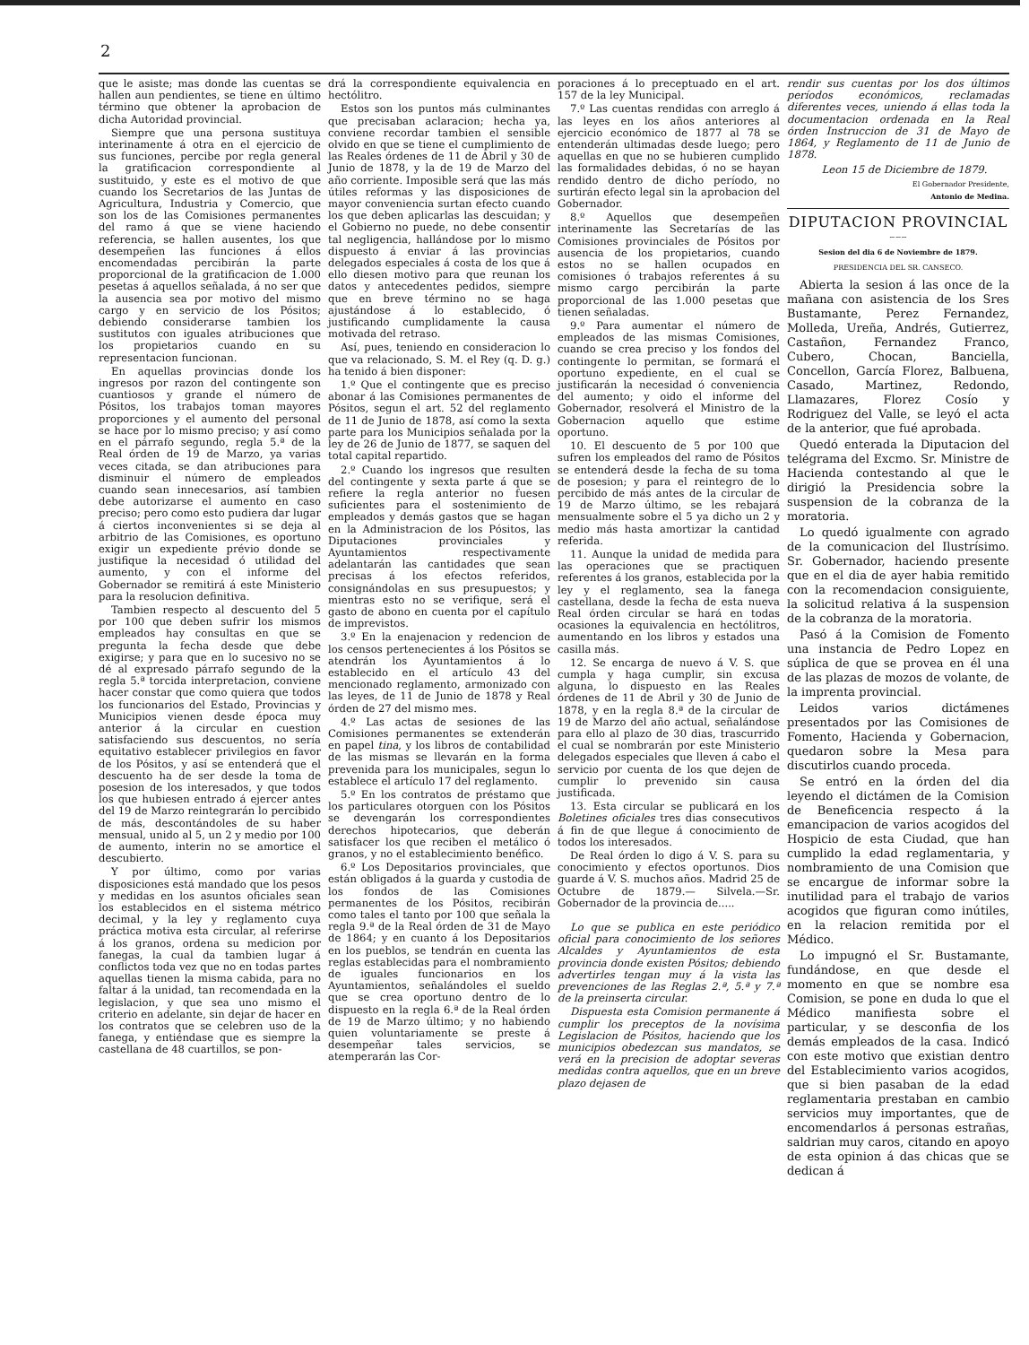2
que le asiste; mas donde las cuentas se hallen aun pendientes, se tiene en último término que obtener la aprobacion de dicha Autoridad provincial.
Siempre que una persona sustituya interinamente á otra en el ejercicio de sus funciones, percibe por regla general la gratificacion correspondiente al sustituido, y este es el motivo de que cuando los Secretarios de las Juntas de Agricultura, Industria y Comercio, que son los de las Comisiones permanentes del ramo á que se viene haciendo referencia, se hallen ausentes, los que desempeñen las funciones á ellos encomendadas percibirán la parte proporcional de la gratificacion de 1.000 pesetas á aquellos señalada, á no ser que la ausencia sea por motivo del mismo cargo y en servicio de los Pósitos; debiendo considerarse tambien los sustitutos con iguales atribuciones que los propietarios cuando en su representacion funcionan.
En aquellas provincias donde los ingresos por razon del contingente son cuantiosos y grande el número de Pósitos, los trabajos toman mayores proporciones y el aumento del personal se hace por lo mismo preciso; y así como en el párrafo segundo, regla 5.ª de la Real órden de 19 de Marzo, ya varias veces citada, se dan atribuciones para disminuir el número de empleados cuando sean innecesarios, así tambien debe autorizarse el aumento en caso preciso; pero como esto pudiera dar lugar á ciertos inconvenientes si se deja al arbitrio de las Comisiones, es oportuno exigir un expediente prévio donde se justifique la necesidad ó utilidad del aumento, y con el informe del Gobernador se remitirá á este Ministerio para la resolucion definitiva.
Tambien respecto al descuento del 5 por 100 que deben sufrir los mismos empleados hay consultas en que se pregunta la fecha desde que debe exigirse; y para que en lo sucesivo no se dé al expresado párrafo segundo de la regla 5.ª torcida interpretacion, conviene hacer constar que como quiera que todos los funcionarios del Estado, Provincias y Municipios vienen desde época muy anterior á la circular en cuestion satisfaciendo sus descuentos, no sería equitativo establecer privilegios en favor de los Pósitos, y así se entenderá que el descuento ha de ser desde la toma de posesion de los interesados, y que todos los que hubiesen entrado á ejercer antes del 19 de Marzo reintegrarán lo percibido de más, descontándoles de su haber mensual, unido al 5, un 2 y medio por 100 de aumento, interin no se amortice el descubierto.
Y por último, como por varias disposiciones está mandado que los pesos y medidas en los asuntos oficiales sean los establecidos en el sistema métrico decimal, y la ley y reglamento cuya práctica motiva esta circular, al referirse á los granos, ordena su medicion por fanegas, la cual da tambien lugar á conflictos toda vez que no en todas partes aquellas tienen la misma cabida, para no faltar á la unidad, tan recomendada en la legislacion, y que sea uno mismo el criterio en adelante, sin dejar de hacer en los contratos que se celebren uso de la fanega, y entiéndase que es siempre la castellana de 48 cuartillos, se pon-
drá la correspondiente equivalencia en hectólitro.
Estos son los puntos más culminantes que precisaban aclaracion; hecha ya, conviene recordar tambien el sensible olvido en que se tiene el cumplimiento de las Reales órdenes de 11 de Abril y 30 de Junio de 1878, y la de 19 de Marzo del año corriente. Imposible será que las más útiles reformas y las disposiciones de mayor conveniencia surtan efecto cuando los que deben aplicarlas las descuidan; y el Gobierno no puede, no debe consentir tal negligencia, hallándose por lo mismo dispuesto á enviar á las provincias delegados especiales á costa de los que á ello diesen motivo para que reunan los datos y antecedentes pedidos, siempre que en breve término no se haga ajustándose á lo establecido, ó justificando cumplidamente la causa motivada del retraso.
Así, pues, teniendo en consideracion lo que va relacionado, S. M. el Rey (q. D. g.) ha tenido á bien disponer:
1.º Que el contingente que es preciso abonar á las Comisiones permanentes de Pósitos, segun el art. 52 del reglamento de 11 de Junio de 1878, así como la sexta parte para los Municipios señalada por la ley de 26 de Junio de 1877, se saquen del total capital repartido.
2.º Cuando los ingresos que resulten del contingente y sexta parte á que se refiere la regla anterior no fuesen suficientes para el sostenimiento de empleados y demás gastos que se hagan en la Administracion de los Pósitos, las Diputaciones provinciales y Ayuntamientos respectivamente adelantarán las cantidades que sean precisas á los efectos referidos, consignándolas en sus presupuestos; y mientras esto no se verifique, será el gasto de abono en cuenta por el capítulo de imprevistos.
3.º En la enajenacion y redencion de los censos pertenecientes á los Pósitos se atendrán los Ayuntamientos á lo establecido en el artículo 43 del mencionado reglamento, armonizado con las leyes, de 11 de Junio de 1878 y Real órden de 27 del mismo mes.
4.º Las actas de sesiones de las Comisiones permanentes se extenderán en papel tina, y los libros de contabilidad de las mismas se llevarán en la forma prevenida para los municipales, segun lo establece el artículo 17 del reglamento.
5.º En los contratos de préstamo que los particulares otorguen con los Pósitos se devengarán los correspondientes derechos hipotecarios, que deberán satisfacer los que reciben el metálico ó granos, y no el establecimiento benéfico.
6.º Los Depositarios provinciales, que están obligados á la guarda y custodia de los fondos de las Comisiones permanentes de los Pósitos, recibirán como tales el tanto por 100 que señala la regla 9.ª de la Real órden de 31 de Mayo de 1864; y en cuanto á los Depositarios en los pueblos, se tendrán en cuenta las reglas establecidas para el nombramiento de iguales funcionarios en los Ayuntamientos, señalándoles el sueldo que se crea oportuno dentro de lo dispuesto en la regla 6.ª de la Real órden de 19 de Marzo último; y no habiendo quien voluntariamente se preste á desempeñar tales servicios, se atemperarán las Cor-
poraciones á lo preceptuado en el art. 157 de la ley Municipal.
7.º Las cuentas rendidas con arreglo á las leyes en los años anteriores al ejercicio económico de 1877 al 78 se entenderán ultimadas desde luego; pero aquellas en que no se hubieren cumplido las formalidades debidas, ó no se hayan rendido dentro de dicho período, no surtirán efecto legal sin la aprobacion del Gobernador.
8.º Aquellos que desempeñen interinamente las Secretarías de las Comisiones provinciales de Pósitos por ausencia de los propietarios, cuando estos no se hallen ocupados en comisiones ó trabajos referentes á su mismo cargo percibirán la parte proporcional de las 1.000 pesetas que tienen señaladas.
9.º Para aumentar el número de empleados de las mismas Comisiones, cuando se crea preciso y los fondos del contingente lo permitan, se formará el oportuno expediente, en el cual se justificarán la necesidad ó conveniencia del aumento; y oido el informe del Gobernador, resolverá el Ministro de la Gobernacion aquello que estime oportuno.
10. El descuento de 5 por 100 que sufren los empleados del ramo de Pósitos se entenderá desde la fecha de su toma de posesion; y para el reintegro de lo percibido de más antes de la circular de 19 de Marzo último, se les rebajará mensualmente sobre el 5 ya dicho un 2 y medio más hasta amortizar la cantidad referida.
11. Aunque la unidad de medida para las operaciones que se practiquen referentes á los granos, establecida por la ley y el reglamento, sea la fanega castellana, desde la fecha de esta nueva Real órden circular se hará en todas ocasiones la equivalencia en hectólitros, aumentando en los libros y estados una casilla más.
12. Se encarga de nuevo á V. S. que cumpla y haga cumplir, sin excusa alguna, lo dispuesto en las Reales órdenes de 11 de Abril y 30 de Junio de 1878, y en la regla 8.ª de la circular de 19 de Marzo del año actual, señalándose para ello al plazo de 30 dias, trascurrido el cual se nombrarán por este Ministerio delegados especiales que lleven á cabo el servicio por cuenta de los que dejen de cumplir lo prevenido sin causa justificada.
13. Esta circular se publicará en los Boletines oficiales tres dias consecutivos á fin de que llegue á conocimiento de todos los interesados.
De Real órden lo digo á V. S. para su conocimiento y efectos oportunos. Dios guarde á V. S. muchos años. Madrid 25 de Octubre de 1879.— Silvela.—Sr. Gobernador de la provincia de.....
Lo que se publica en este periódico oficial para conocimiento de los señores Alcaldes y Ayuntamientos de esta provincia donde existen Pósitos; debiendo advertirles tengan muy á la vista las prevenciones de las Reglas 2.ª, 5.ª y 7.ª de la preinserta circular.
Dispuesta esta Comision permanente á cumplir los preceptos de la novísima Legislacion de Pósitos, haciendo que los municipios obedezcan sus mandatos, se verá en la precision de adoptar severas medidas contra aquellos, que en un breve plazo dejasen de
rendir sus cuentas por los dos últimos períodos económicos, reclamadas diferentes veces, uniendo á ellas toda la documentacion ordenada en la Real órden Instruccion de 31 de Mayo de 1864, y Reglamento de 11 de Junio de 1878.
Leon 15 de Diciembre de 1879.
El Gobernador Presidente,
Antonio de Medina.
DIPUTACION PROVINCIAL
~~~
Sesion del dia 6 de Noviembre de 1879.
PRESIDENCIA DEL SR. CANSECO.
Abierta la sesion á las once de la mañana con asistencia de los Sres Bustamante, Perez Fernandez, Molleda, Ureña, Andrés, Gutierrez, Castañon, Fernandez Franco, Cubero, Chocan, Banciella, Concellon, García Florez, Balbuena, Casado, Martinez, Redondo, Llamazares, Florez Cosío y Rodriguez del Valle, se leyó el acta de la anterior, que fué aprobada.
Quedó enterada la Diputacion del telégrama del Excmo. Sr. Ministre de Hacienda contestando al que le dirigió la Presidencia sobre la suspension de la cobranza de la moratoria.
Lo quedó igualmente con agrado de la comunicacion del Ilustrísimo. Sr. Gobernador, haciendo presente que en el dia de ayer habia remitido con la recomendacion consiguiente, la solicitud relativa á la suspension de la cobranza de la moratoria.
Pasó á la Comision de Fomento una instancia de Pedro Lopez en súplica de que se provea en él una de las plazas de mozos de volante, de la imprenta provincial.
Leidos varios dictámenes presentados por las Comisiones de Fomento, Hacienda y Gobernacion, quedaron sobre la Mesa para discutirlos cuando proceda.
Se entró en la órden del dia leyendo el dictámen de la Comision de Beneficencia respecto á la emancipacion de varios acogidos del Hospicio de esta Ciudad, que han cumplido la edad reglamentaria, y nombramiento de una Comision que se encargue de informar sobre la inutilidad para el trabajo de varios acogidos que figuran como inútiles, en la relacion remitida por el Médico.
Lo impugnó el Sr. Bustamante, fundándose, en que desde el momento en que se nombre esa Comision, se pone en duda lo que el Médico manifiesta sobre el particular, y se desconfia de los demás empleados de la casa. Indicó con este motivo que existian dentro del Establecimiento varios acogidos, que si bien pasaban de la edad reglamentaria prestaban en cambio servicios muy importantes, que de encomendarlos á personas estrañas, saldrian muy caros, citando en apoyo de esta opinion á das chicas que se dedican á